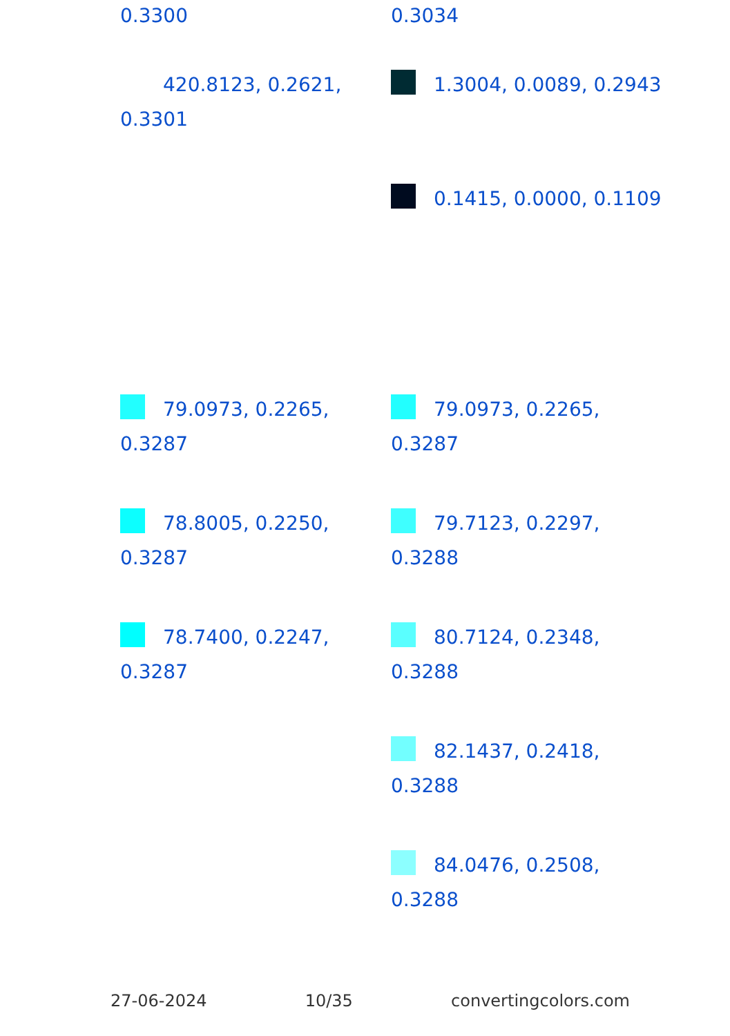0.3300
420.8123, 0.2621, 0.3301
79.0973, 0.2265, 0.3287
78.8005, 0.2250, 0.3287
78.7400, 0.2247, 0.3287
0.3034
1.3004, 0.0089, 0.2943
0.1415, 0.0000, 0.1109
79.0973, 0.2265, 0.3287
79.7123, 0.2297, 0.3288
80.7124, 0.2348, 0.3288
82.1437, 0.2418, 0.3288
84.0476, 0.2508, 0.3288
27-06-2024 10/35 convertingcolors.com